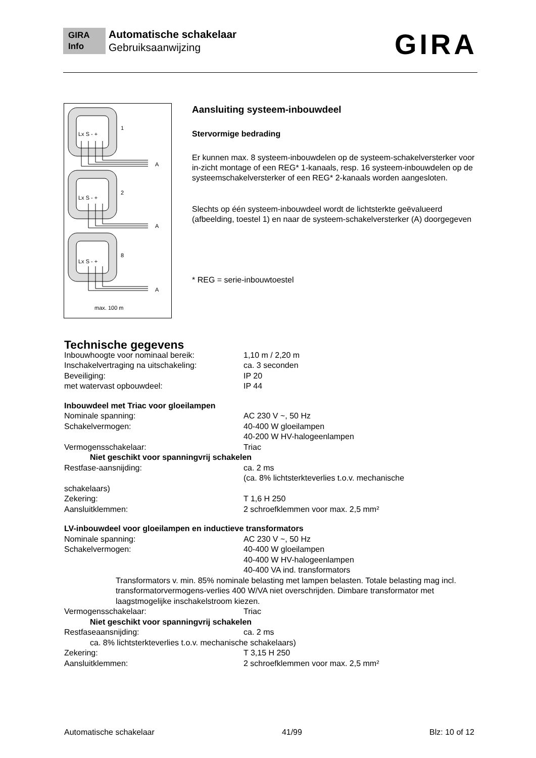GIRA Info Automatische schakelaar
Gebruiksaanwijzing
GIRA
Lx S - +
1
A
Lx S - +
2
A
Lx S - +
8
A
max. 100 m
Aansluiting systeem-inbouwdeel
Stervormige bedrading
Er kunnen max. 8 systeem-inbouwdelen op de systeem-schakelversterker voor in-zicht montage of een REG* 1-kanaals, resp. 16 systeem-inbouwdelen op de systeemschakelversterker of een REG* 2-kanaals worden aangesloten.
Slechts op één systeem-inbouwdeel wordt de lichtsterkte geëvalueerd (afbeelding, toestel 1) en naar de systeem-schakelversterker (A) doorgegeven
* REG = serie-inbouwtoestel
Technische gegevens
Inbouwhoogte voor nominaal bereik: 1,10 m / 2,20 m
Inschakelvertraging na uitschakeling: ca. 3 seconden
Beveiliging: IP 20
met watervast opbouwdeel: IP 44
Inbouwdeel met Triac voor gloeilampen
Nominale spanning: AC 230 V ~, 50 Hz
Schakelvermogen: 40-400 W gloeilampen
40-200 W HV-halogeenlampen
Vermogensschakelaar: Triac
Niet geschikt voor spanningvrij schakelen
Restfase-aansnijding: ca. 2 ms
(ca. 8% lichtsterkteverlies t.o.v. mechanische
schakelaars)
Zekering: T 1,6 H 250
Aansluitklemmen: 2 schroefklemmen voor max. 2,5 mm²
LV-inbouwdeel voor gloeilampen en inductieve transformators
Nominale spanning: AC 230 V ~, 50 Hz
Schakelvermogen: 40-400 W gloeilampen
40-400 W HV-halogeenlampen
40-400 VA ind. transformators
Transformators v. min. 85% nominale belasting met lampen belasten. Totale belasting mag incl. transformatorvermogens-verlies 400 W/VA niet overschrijden. Dimbare transformator met laagstmogelijke inschakelstroom kiezen.
Vermogensschakelaar: Triac
Niet geschikt voor spanningvrij schakelen
Restfaseaansnijding: ca. 2 ms
ca. 8% lichtsterkteverlies t.o.v. mechanische schakelaars)
Zekering: T 3,15 H 250
Aansluitklemmen: 2 schroefklemmen voor max. 2,5 mm²
Automatische schakelaar 41/99 Blz: 10 of 12